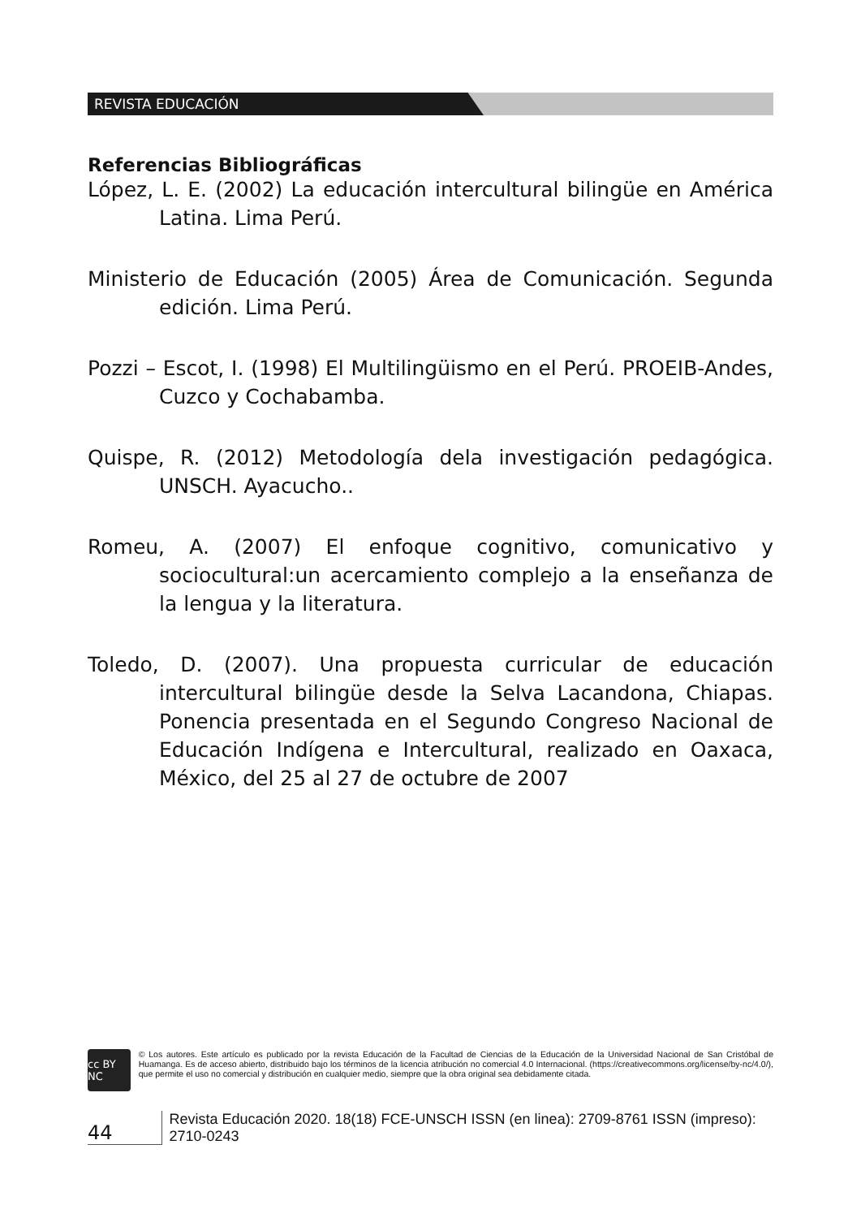REVISTA EDUCACIÓN
Referencias Bibliográficas
López, L. E. (2002) La educación intercultural bilingüe en América Latina. Lima Perú.
Ministerio de Educación (2005) Área de Comunicación. Segunda edición. Lima Perú.
Pozzi – Escot, I. (1998) El Multilingüismo en el Perú. PROEIB-Andes, Cuzco y Cochabamba.
Quispe, R. (2012) Metodología dela investigación pedagógica. UNSCH. Ayacucho..
Romeu, A. (2007) El enfoque cognitivo, comunicativo y sociocultural:un acercamiento complejo a la enseñanza de la lengua y la literatura.
Toledo, D. (2007). Una propuesta curricular de educación intercultural bilingüe desde la Selva Lacandona, Chiapas. Ponencia presentada en el Segundo Congreso Nacional de Educación Indígena e Intercultural, realizado en Oaxaca, México, del 25 al 27 de octubre de 2007
cc BY NC
© Los autores. Este artículo es publicado por la revista Educación de la Facultad de Ciencias de la Educación de la Universidad Nacional de San Cristóbal de Huamanga. Es de acceso abierto, distribuido bajo los términos de la licencia atribución no comercial 4.0 Internacional. (https://creativecommons.org/license/by-nc/4.0/), que permite el uso no comercial y distribución en cualquier medio, siempre que la obra original sea debidamente citada.
44 Revista Educación 2020. 18(18) FCE-UNSCH ISSN (en linea): 2709-8761 ISSN (impreso): 2710-0243